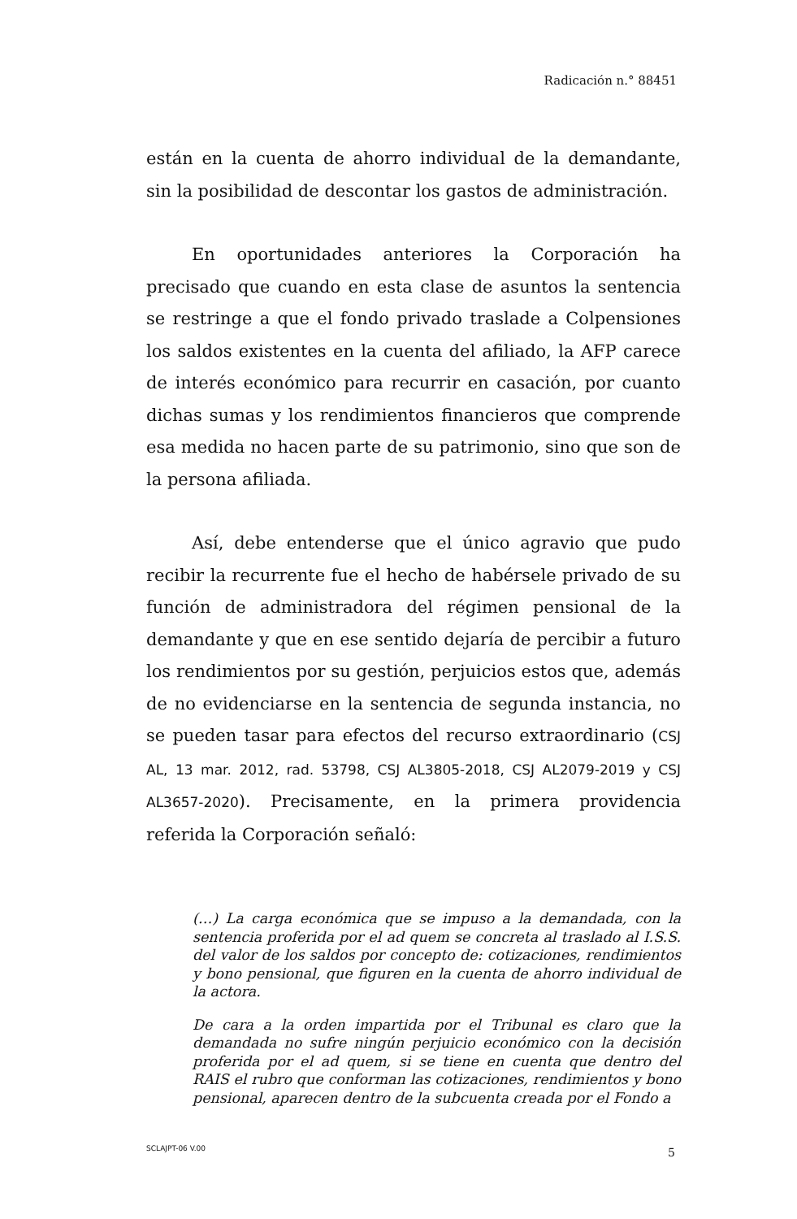Radicación n.° 88451
están en la cuenta de ahorro individual de la demandante, sin la posibilidad de descontar los gastos de administración.
En oportunidades anteriores la Corporación ha precisado que cuando en esta clase de asuntos la sentencia se restringe a que el fondo privado traslade a Colpensiones los saldos existentes en la cuenta del afiliado, la AFP carece de interés económico para recurrir en casación, por cuanto dichas sumas y los rendimientos financieros que comprende esa medida no hacen parte de su patrimonio, sino que son de la persona afiliada.
Así, debe entenderse que el único agravio que pudo recibir la recurrente fue el hecho de habérsele privado de su función de administradora del régimen pensional de la demandante y que en ese sentido dejaría de percibir a futuro los rendimientos por su gestión, perjuicios estos que, además de no evidenciarse en la sentencia de segunda instancia, no se pueden tasar para efectos del recurso extraordinario (CSJ AL, 13 mar. 2012, rad. 53798, CSJ AL3805-2018, CSJ AL2079-2019 y CSJ AL3657-2020). Precisamente, en la primera providencia referida la Corporación señaló:
(…) La carga económica que se impuso a la demandada, con la sentencia proferida por el ad quem se concreta al traslado al I.S.S. del valor de los saldos por concepto de: cotizaciones, rendimientos y bono pensional, que figuren en la cuenta de ahorro individual de la actora.
De cara a la orden impartida por el Tribunal es claro que la demandada no sufre ningún perjuicio económico con la decisión proferida por el ad quem, si se tiene en cuenta que dentro del RAIS el rubro que conforman las cotizaciones, rendimientos y bono pensional, aparecen dentro de la subcuenta creada por el Fondo a
SCLAJPT-06 V.00 5